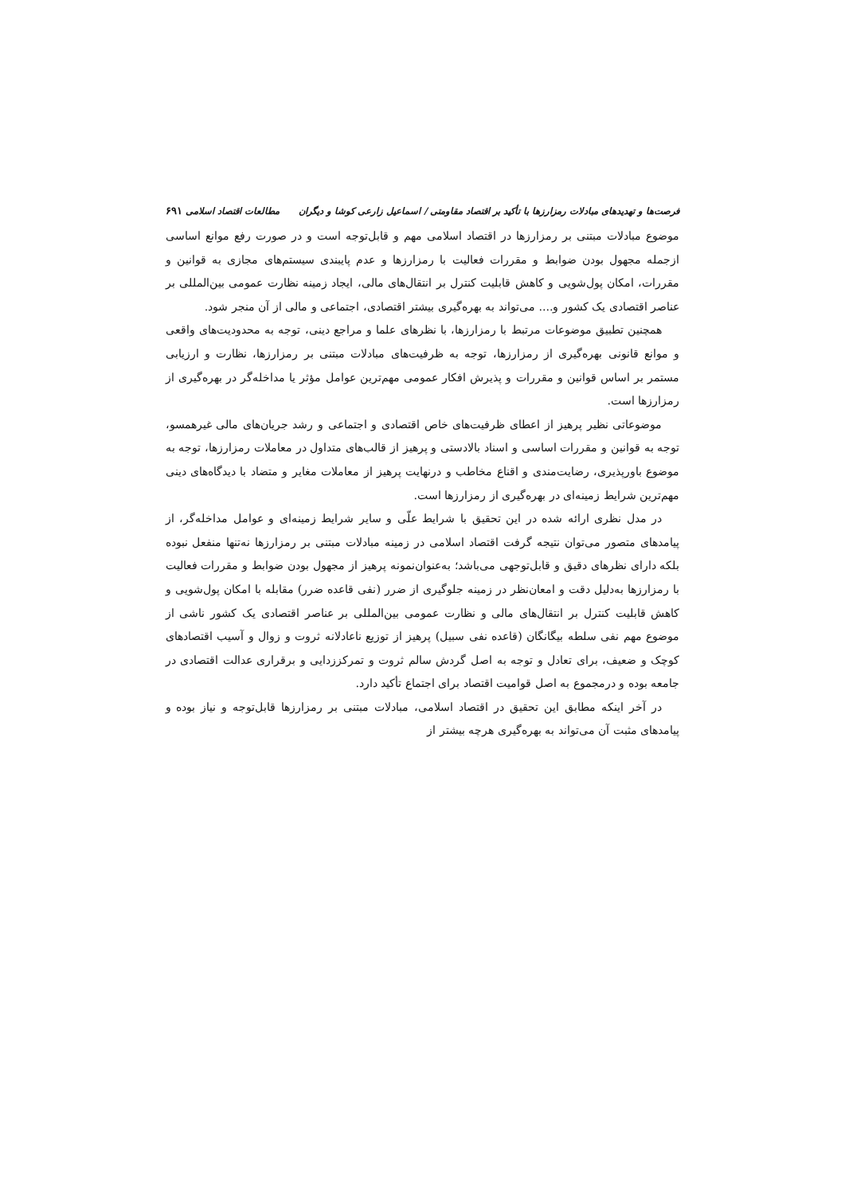فرصت‌ها و تهدیدهای مبادلات رمزارزها با تأکید بر اقتصاد مقاومتی / اسماعیل زارعی کوشا و دیگران مطالعات اقتصاد اسلامی ۶۹۱
موضوع مبادلات مبتنی بر رمزارزها در اقتصاد اسلامی مهم و قابل‌توجه است و در صورت رفع موانع اساسی ازجمله مجهول بودن ضوابط و مقررات فعالیت با رمزارزها و عدم پایبندی سیستم‌های مجازی به قوانین و مقررات، امکان پول‌شویی و کاهش قابلیت کنترل بر انتقال‌های مالی، ایجاد زمینه نظارت عمومی بین‌المللی بر عناصر اقتصادی یک کشور و.... می‌تواند به بهره‌گیری بیشتر اقتصادی، اجتماعی و مالی از آن منجر شود.
همچنین تطبیق موضوعات مرتبط با رمزارزها، با نظرهای علما و مراجع دینی، توجه به محدودیت‌های واقعی و موانع قانونی بهره‌گیری از رمزارزها، توجه به ظرفیت‌های مبادلات مبتنی بر رمزارزها، نظارت و ارزیابی مستمر بر اساس قوانین و مقررات و پذیرش افکار عمومی مهم‌ترین عوامل مؤثر یا مداخله‌گر در بهره‌گیری از رمزارزها است.
موضوعاتی نظیر پرهیز از اعطای ظرفیت‌های خاص اقتصادی و اجتماعی و رشد جریان‌های مالی غیرهمسو، توجه به قوانین و مقررات اساسی و اسناد بالادستی و پرهیز از قالب‌های متداول در معاملات رمزارزها، توجه به موضوع باورپذیری، رضایت‌مندی و اقناع مخاطب و درنهایت پرهیز از معاملات مغایر و متضاد با دیدگاه‌های دینی مهم‌ترین شرایط زمینه‌ای در بهره‌گیری از رمزارزها است.
در مدل نظری ارائه شده در این تحقیق با شرایط علّی و سایر شرایط زمینه‌ای و عوامل مداخله‌گر، از پیامدهای متصور می‌توان نتیجه گرفت اقتصاد اسلامی در زمینه مبادلات مبتنی بر رمزارزها نه‌تنها منفعل نبوده بلکه دارای نظرهای دقیق و قابل‌توجهی می‌باشد؛ به‌عنوان‌نمونه پرهیز از مجهول بودن ضوابط و مقررات فعالیت با رمزارزها به‌دلیل دقت و امعان‌نظر در زمینه جلوگیری از ضرر (نفی قاعده ضرر) مقابله با امکان پول‌شویی و کاهش قابلیت کنترل بر انتقال‌های مالی و نظارت عمومی بین‌المللی بر عناصر اقتصادی یک کشور ناشی از موضوع مهم نفی سلطه بیگانگان (قاعده نفی سبیل) پرهیز از توزیع ناعادلانه ثروت و زوال و آسیب اقتصادهای کوچک و ضعیف، برای تعادل و توجه به اصل گردش سالم ثروت و تمرکززدایی و برقراری عدالت اقتصادی در جامعه بوده و درمجموع به اصل قوامیت اقتصاد برای اجتماع تأکید دارد.
در آخر اینکه مطابق این تحقیق در اقتصاد اسلامی، مبادلات مبتنی بر رمزارزها قابل‌توجه و نیاز بوده و پیامدهای مثبت آن می‌تواند به بهره‌گیری هرچه بیشتر از